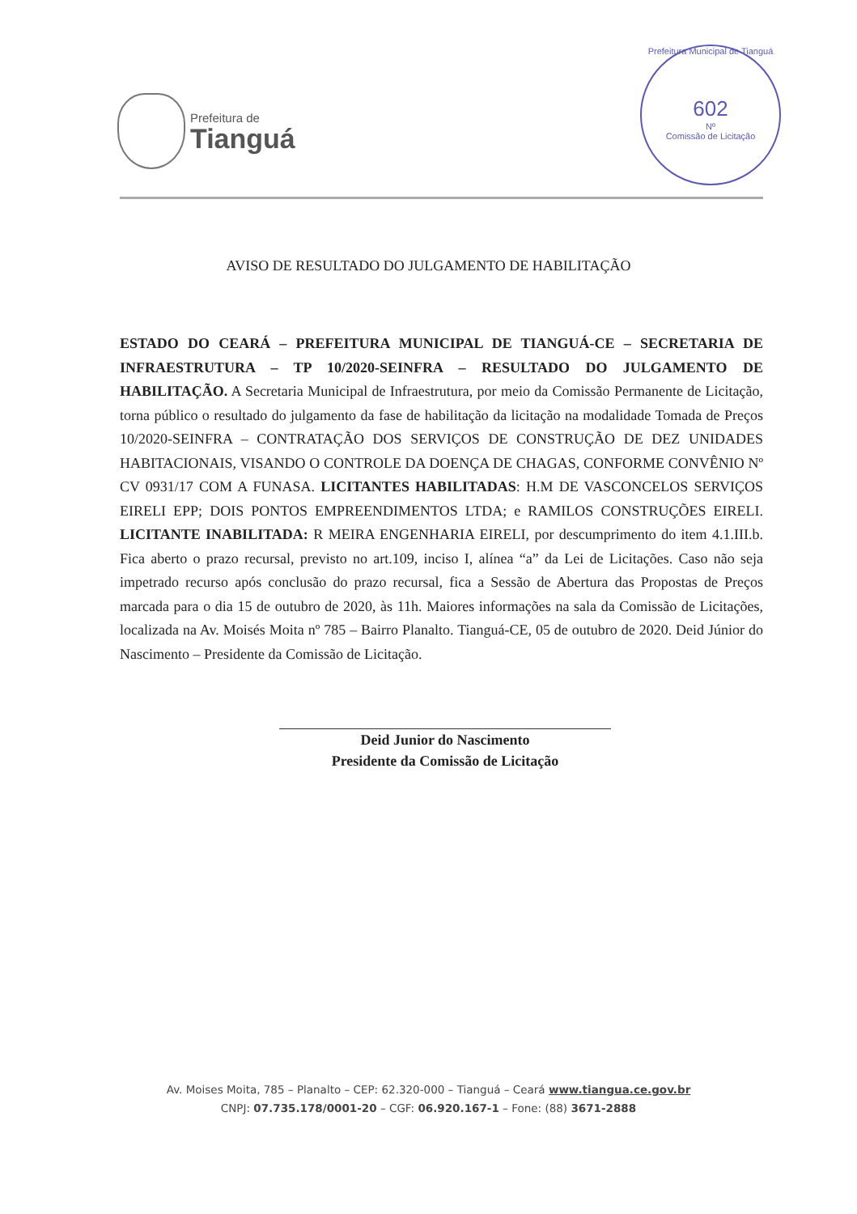Prefeitura de
Tianguá
Prefeitura Municipal de Tianguá
602
Nº
Comissão de Licitação
AVISO DE RESULTADO DO JULGAMENTO DE HABILITAÇÃO
ESTADO DO CEARÁ – PREFEITURA MUNICIPAL DE TIANGUÁ-CE – SECRETARIA DE INFRAESTRUTURA – TP 10/2020-SEINFRA – RESULTADO DO JULGAMENTO DE HABILITAÇÃO. A Secretaria Municipal de Infraestrutura, por meio da Comissão Permanente de Licitação, torna público o resultado do julgamento da fase de habilitação da licitação na modalidade Tomada de Preços 10/2020-SEINFRA – CONTRATAÇÃO DOS SERVIÇOS DE CONSTRUÇÃO DE DEZ UNIDADES HABITACIONAIS, VISANDO O CONTROLE DA DOENÇA DE CHAGAS, CONFORME CONVÊNIO Nº CV 0931/17 COM A FUNASA. LICITANTES HABILITADAS: H.M DE VASCONCELOS SERVIÇOS EIRELI EPP; DOIS PONTOS EMPREENDIMENTOS LTDA; e RAMILOS CONSTRUÇÕES EIRELI. LICITANTE INABILITADA: R MEIRA ENGENHARIA EIRELI, por descumprimento do item 4.1.III.b. Fica aberto o prazo recursal, previsto no art.109, inciso I, alínea “a” da Lei de Licitações. Caso não seja impetrado recurso após conclusão do prazo recursal, fica a Sessão de Abertura das Propostas de Preços marcada para o dia 15 de outubro de 2020, às 11h. Maiores informações na sala da Comissão de Licitações, localizada na Av. Moisés Moita nº 785 – Bairro Planalto. Tianguá-CE, 05 de outubro de 2020. Deid Júnior do Nascimento – Presidente da Comissão de Licitação.
Deid Junior do Nascimento
Presidente da Comissão de Licitação
Av. Moises Moita, 785 – Planalto – CEP: 62.320-000 – Tianguá – Ceará www.tiangua.ce.gov.br
CNPJ: 07.735.178/0001-20 – CGF: 06.920.167-1 – Fone: (88) 3671-2888